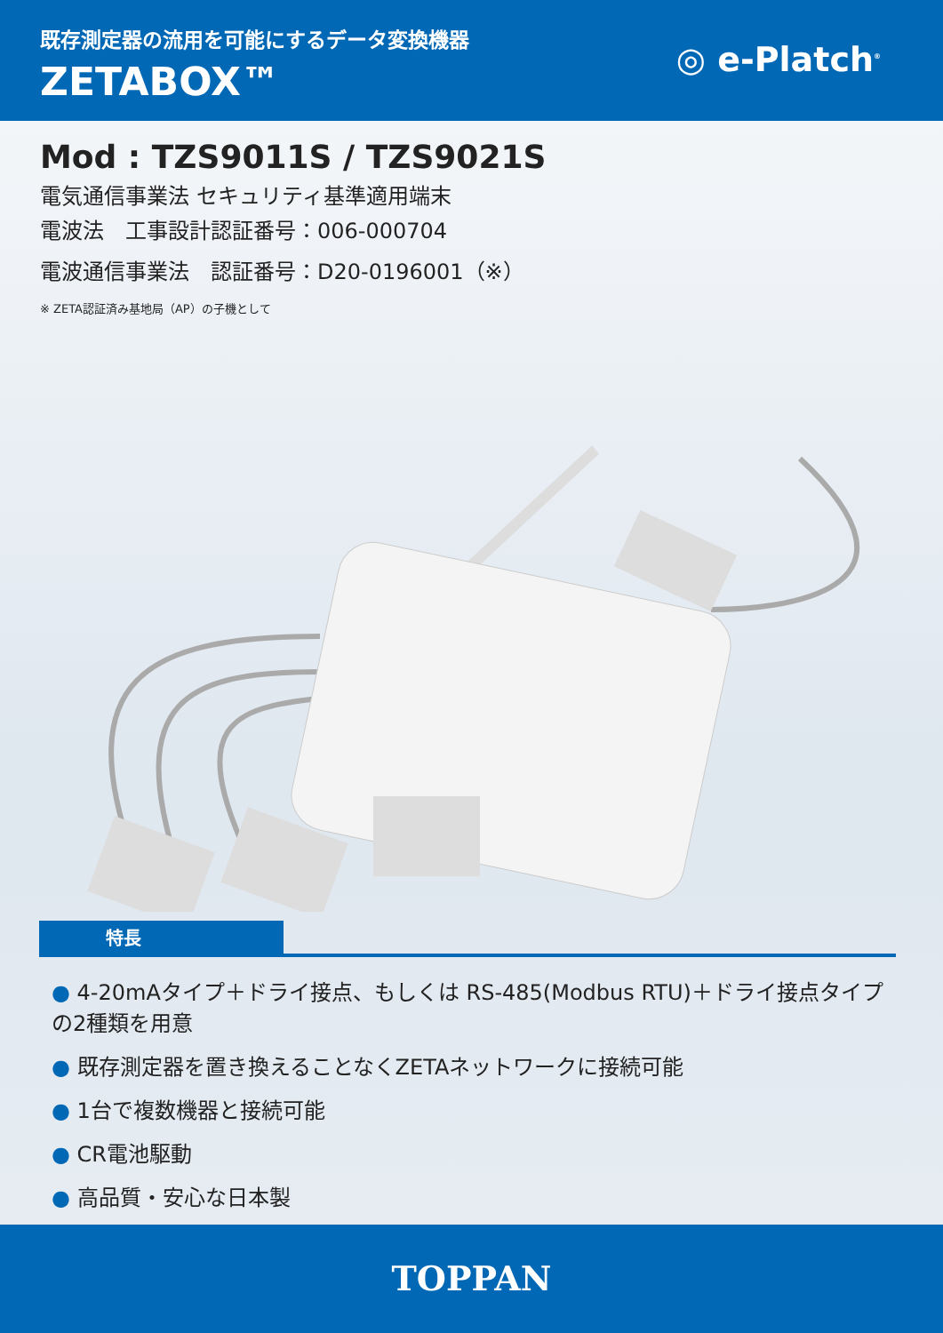既存測定器の流用を可能にするデータ変換機器
ZETABOX™ ◎ e-Platch<sup>®</sup>
Mod : TZS9011S / TZS9021S
電気通信事業法 セキュリティ基準適用端末
電波法　工事設計認証番号：006-000704
電波通信事業法　認証番号：D20-0196001（※）
※ ZETA認証済み基地局（AP）の子機として
特長
● 4-20mAタイプ＋ドライ接点、もしくは RS-485(Modbus RTU)＋ドライ接点タイプの2種類を用意
● 既存測定器を置き換えることなくZETAネットワークに接続可能
● 1台で複数機器と接続可能
● CR電池駆動
● 高品質・安心な日本製
TOPPAN